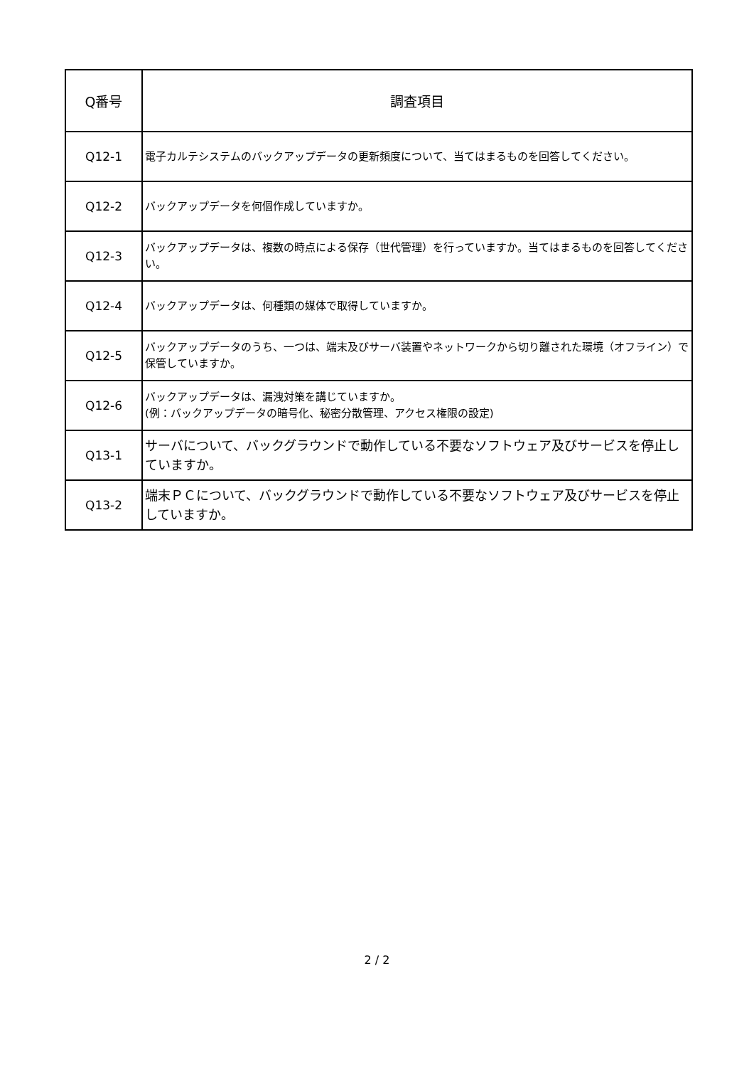| Q番号 | 調査項目 |
| --- | --- |
| Q12-1 | 電子カルテシステムのバックアップデータの更新頻度について、当てはまるものを回答してください。 |
| Q12-2 | バックアップデータを何個作成していますか。 |
| Q12-3 | バックアップデータは、複数の時点による保存（世代管理）を行っていますか。当てはまるものを回答してください。 |
| Q12-4 | バックアップデータは、何種類の媒体で取得していますか。 |
| Q12-5 | バックアップデータのうち、一つは、端末及びサーバ装置やネットワークから切り離された環境（オフライン）で保管していますか。 |
| Q12-6 | バックアップデータは、漏洩対策を講じていますか。 (例：バックアップデータの暗号化、秘密分散管理、アクセス権限の設定) |
| Q13-1 | サーバについて、バックグラウンドで動作している不要なソフトウェア及びサービスを停止していますか。 |
| Q13-2 | 端末ＰＣについて、バックグラウンドで動作している不要なソフトウェア及びサービスを停止していますか。 |
2 / 2